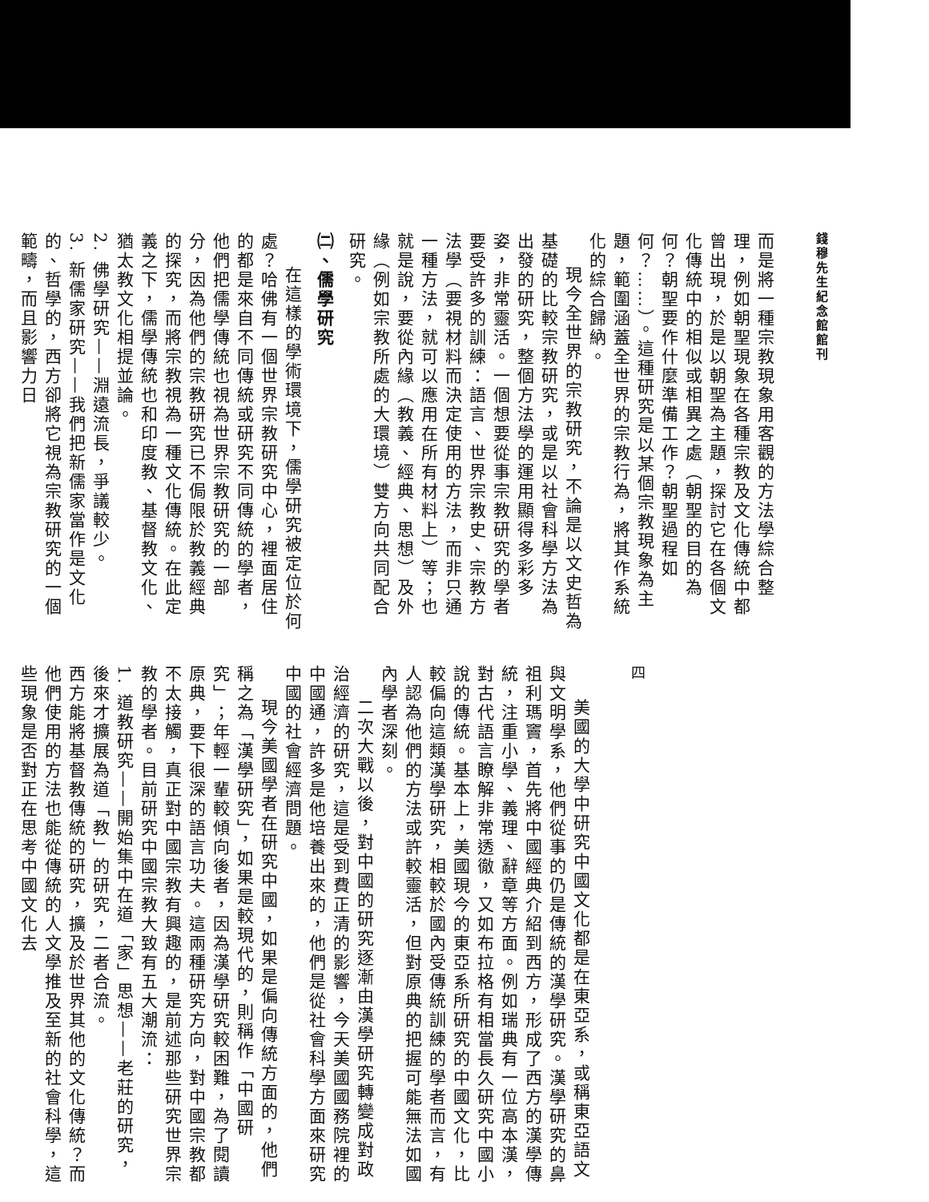錢穆先生紀念館館刊
而是將一種宗教現象用客觀的方法學綜合整理，例如朝聖現象在各種宗教及文化傳統中都曾出現，於是以朝聖為主題，探討它在各個文化傳統中的相似或相異之處（朝聖的目的為何？朝聖要作什麼準備工作？朝聖過程如何？……）。這種研究是以某個宗教現象為主題，範圍涵蓋全世界的宗教行為，將其作系統化的綜合歸納。
現今全世界的宗教研究，不論是以文史哲為基礎的比較宗教研究，或是以社會科學方法為出發的研究，整個方法學的運用顯得多彩多姿，非常靈活。一個想要從事宗教研究的學者要受許多的訓練：語言、世界宗教史、宗教方法學（要視材料而決定使用的方法，而非只通一種方法，就可以應用在所有材料上）等；也就是說，要從內緣（教義、經典、思想）及外緣（例如宗教所處的大環境）雙方向共同配合研究。
㈡、儒學研究
在這樣的學術環境下，儒學研究被定位於何處？哈佛有一個世界宗教研究中心，裡面居住的都是來自不同傳統或研究不同傳統的學者，他們把儒學傳統也視為世界宗教研究的一部分，因為他們的宗教研究已不侷限於教義經典的探究，而將宗教視為一種文化傳統。在此定義之下，儒學傳統也和印度教、基督教文化、猶太教文化相提並論。
2. 佛學研究——淵遠流長，爭議較少。
3. 新儒家研究——我們把新儒家當作是文化的、哲學的，西方卻將它視為宗教研究的一個範疇，而且影響力日
四
美國的大學中研究中國文化都是在東亞系，或稱東亞語文與文明學系，他們從事的仍是傳統的漢學研究。漢學研究的鼻祖利瑪竇，首先將中國經典介紹到西方，形成了西方的漢學傳統，注重小學、義理、辭章等方面。例如瑞典有一位高本漢，對古代語言瞭解非常透徹，又如布拉格有相當長久研究中國小說的傳統。基本上，美國現今的東亞系所研究的中國文化，比較偏向這類漢學研究，相較於國內受傳統訓練的學者而言，有人認為他們的方法或許較靈活，但對原典的把握可能無法如國內學者深刻。
二次大戰以後，對中國的研究逐漸由漢學研究轉變成對政治經濟的研究，這是受到費正清的影響，今天美國國務院裡的中國通，許多是他培養出來的，他們是從社會科學方面來研究中國的社會經濟問題。
現今美國學者在研究中國，如果是偏向傳統方面的，他們稱之為「漢學研究」，如果是較現代的，則稱作「中國研究」；年輕一輩較傾向後者，因為漢學研究較困難，為了閱讀原典，要下很深的語言功夫。這兩種研究方向，對中國宗教都不太接觸，真正對中國宗教有興趣的，是前述那些研究世界宗教的學者。目前研究中國宗教大致有五大潮流：
1. 道教研究——開始集中在道「家」思想——老莊的研究，後來才擴展為道「教」的研究，二者合流。
西方能將基督教傳統的研究，擴及於世界其他的文化傳統？而他們使用的方法也能從傳統的人文學推及至新的社會科學，這些現象是否對正在思考中國文化去